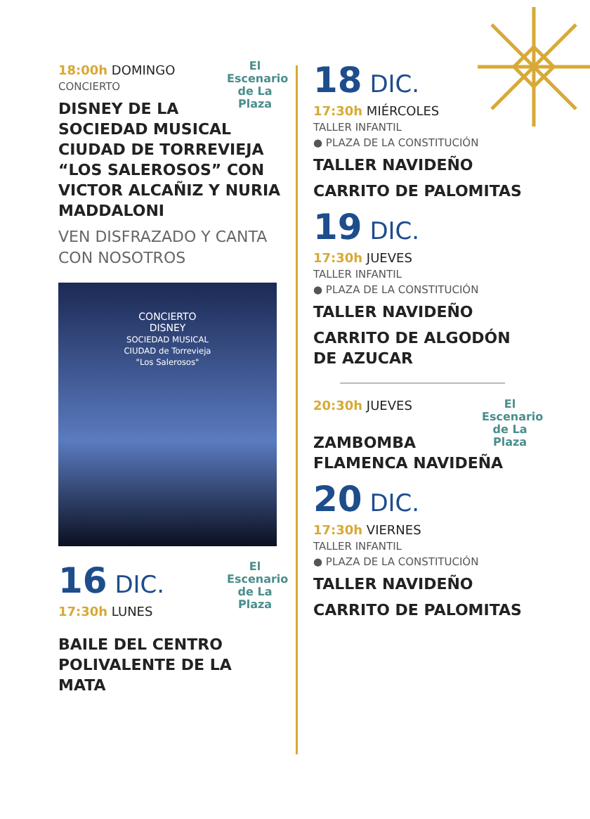El Escenario de La Plaza
18:00h DOMINGO
CONCIERTO
DISNEY DE LA SOCIEDAD MUSICAL CIUDAD DE TORREVIEJA “LOS SALEROSOS” CON VICTOR ALCAÑIZ Y NURIA MADDALONI
VEN DISFRAZADO Y CANTA CON NOSOTROS
CONCIERTO
DISNEY
SOCIEDAD MUSICAL
CIUDAD de Torrevieja
"Los Salerosos"
El Escenario de La Plaza
16 DIC.
17:30h LUNES
BAILE DEL CENTRO POLIVALENTE DE LA MATA
18 DIC.
17:30h MIÉRCOLES
TALLER INFANTIL
● PLAZA DE LA CONSTITUCIÓN
TALLER NAVIDEÑO
CARRITO DE PALOMITAS
19 DIC.
17:30h JUEVES
TALLER INFANTIL
● PLAZA DE LA CONSTITUCIÓN
TALLER NAVIDEÑO
CARRITO DE ALGODÓN DE AZUCAR
El Escenario de La Plaza
20:30h JUEVES
ZAMBOMBA FLAMENCA NAVIDEÑA
20 DIC.
17:30h VIERNES
TALLER INFANTIL
● PLAZA DE LA CONSTITUCIÓN
TALLER NAVIDEÑO
CARRITO DE PALOMITAS